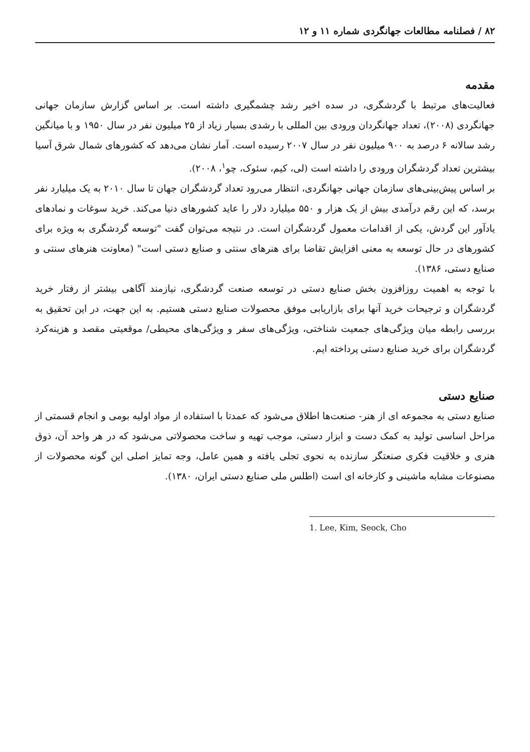۸۲ / فصلنامه مطالعات جهانگردی شماره ۱۱ و ۱۲
مقدمه
فعالیت‌های مرتبط با گردشگری، در سده اخیر رشد چشمگیری داشته است. بر اساس گزارش سازمان جهانی جهانگردی (۲۰۰۸)، تعداد جهانگردان ورودی بین المللی با رشدی بسیار زیاد از ۲۵ میلیون نفر در سال ۱۹۵۰ و با میانگین رشد سالانه ۶ درصد به ۹۰۰ میلیون نفر در سال ۲۰۰۷ رسیده است. آمار نشان می‌دهد که کشورهای شمال شرق آسیا بیشترین تعداد گردشگران ورودی را داشته است (لی، کیم، سئوک، چو<sup>۱</sup>، ۲۰۰۸).
بر اساس پیش‌بینی‌های سازمان جهانی جهانگردی، انتظار می‌رود تعداد گردشگران جهان تا سال ۲۰۱۰ به یک میلیارد نفر برسد، که این رقم درآمدی بیش از یک هزار و ۵۵۰ میلیارد دلار را عاید کشورهای دنیا می‌کند. خرید سوغات و نمادهای یادآور این گردش، یکی از اقدامات معمول گردشگران است. در نتیجه می‌توان گفت "توسعه گردشگری به ویژه برای کشورهای در حال توسعه به معنی افزایش تقاضا برای هنرهای سنتی و صنایع دستی است" (معاونت هنرهای سنتی و صنایع دستی، ۱۳۸۶).
با توجه به اهمیت روزافزون بخش صنایع دستی در توسعه صنعت گردشگری، نیازمند آگاهی بیشتر از رفتار خرید گردشگران و ترجیحات خرید آنها برای بازاریابی موفق محصولات صنایع دستی هستیم. به این جهت، در این تحقیق به بررسی رابطه میان ویژگی‌های جمعیت شناختی، ویژگی‌های سفر و ویژگی‌های محیطی/ موقعیتی مقصد و هزینه‌کرد گردشگران برای خرید صنایع دستی پرداخته ایم.
صنایع دستی
صنایع دستی به مجموعه ای از هنر- صنعت‌ها اطلاق می‌شود که عمدتا با استفاده از مواد اولیه بومی و انجام قسمتی از مراحل اساسی تولید به کمک دست و ابزار دستی، موجب تهیه و ساخت محصولاتی می‌شود که در هر واحد آن، ذوق هنری و خلاقیت فکری صنعتگر سازنده به نحوی تجلی یافته و همین عامل، وجه تمایز اصلی این گونه محصولات از مصنوعات مشابه ماشینی و کارخانه ای است (اطلس ملی صنایع دستی ایران، ۱۳۸۰).
1. Lee, Kim, Seock, Cho